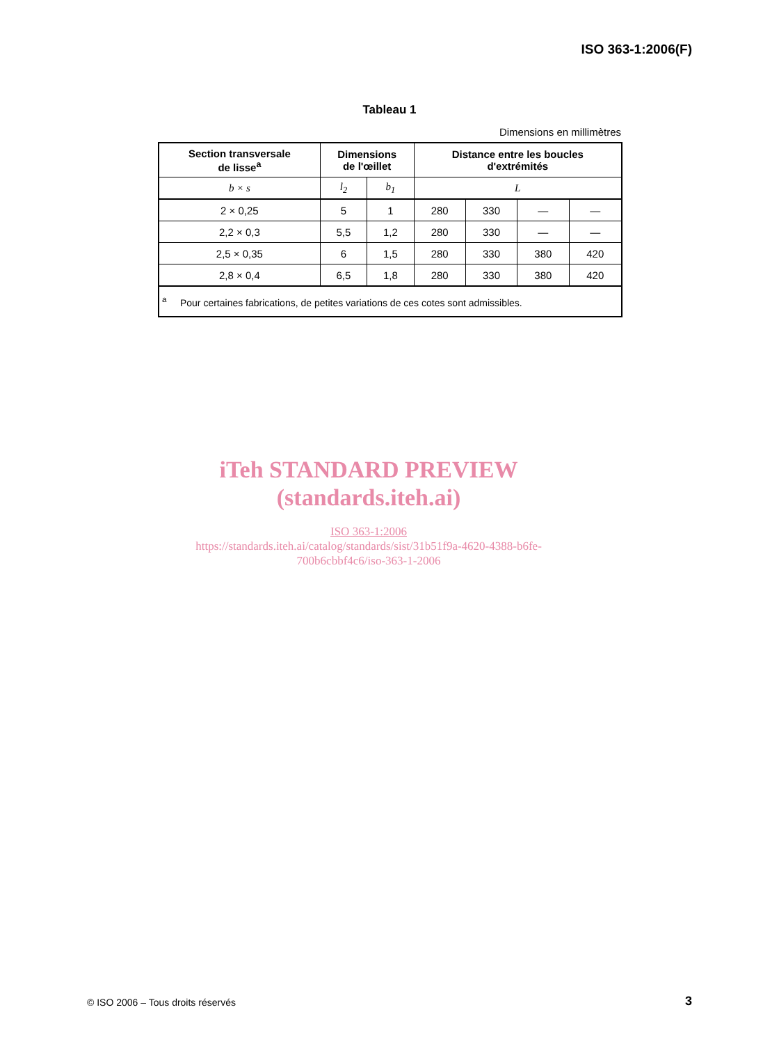ISO 363-1:2006(F)
Tableau 1
Dimensions en millimètres
| Section transversale de lisse<sup>a</sup> | Dimensions de l'œillet | | Distance entre les boucles d'extrémités | | | |
| --- | --- | --- | --- | --- | --- | --- |
| b × s | l<sub>2</sub> | b<sub>1</sub> | L | | | |
| 2 × 0,25 | 5 | 1 | 280 | 330 | — | — |
| 2,2 × 0,3 | 5,5 | 1,2 | 280 | 330 | — | — |
| 2,5 × 0,35 | 6 | 1,5 | 280 | 330 | 380 | 420 |
| 2,8 × 0,4 | 6,5 | 1,8 | 280 | 330 | 380 | 420 |
| <sup>a</sup> Pour certaines fabrications, de petites variations de ces cotes sont admissibles. | | | | | | |
iTeh STANDARD PREVIEW
(standards.iteh.ai)
ISO 363-1:2006
https://standards.iteh.ai/catalog/standards/sist/31b51f9a-4620-4388-b6fe-
700b6cbbf4c6/iso-363-1-2006
© ISO 2006 – Tous droits réservés
3